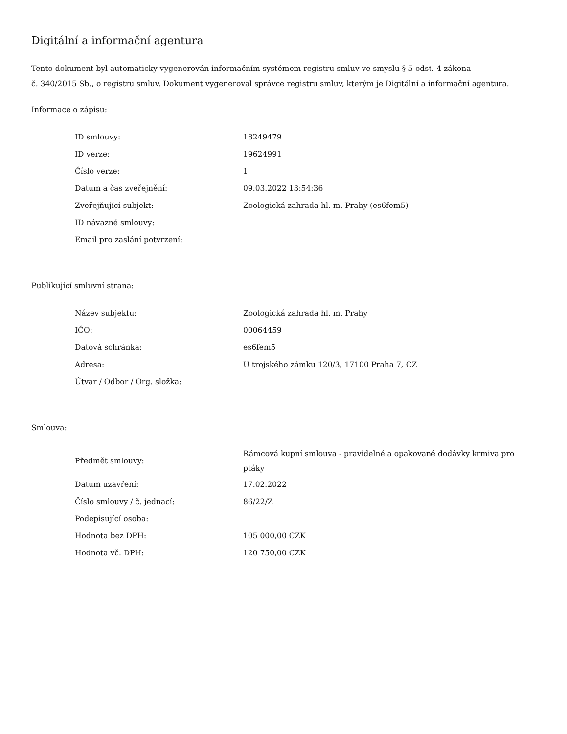Digitální a informační agentura
Tento dokument byl automaticky vygenerován informačním systémem registru smluv ve smyslu § 5 odst. 4 zákona
č. 340/2015 Sb., o registru smluv. Dokument vygeneroval správce registru smluv, kterým je Digitální a informační agentura.
Informace o zápisu:
| ID smlouvy: | 18249479 |
| ID verze: | 19624991 |
| Číslo verze: | 1 |
| Datum a čas zveřejnění: | 09.03.2022 13:54:36 |
| Zveřejňující subjekt: | Zoologická zahrada hl. m. Prahy (es6fem5) |
| ID návazné smlouvy: | |
| Email pro zaslání potvrzení: | |
Publikující smluvní strana:
| Název subjektu: | Zoologická zahrada hl. m. Prahy |
| IČO: | 00064459 |
| Datová schránka: | es6fem5 |
| Adresa: | U trojského zámku 120/3, 17100 Praha 7, CZ |
| Útvar / Odbor / Org. složka: | |
Smlouva:
| Předmět smlouvy: | Rámcová kupní smlouva - pravidelné a opakované dodávky krmiva pro ptáky |
| Datum uzavření: | 17.02.2022 |
| Číslo smlouvy / č. jednací: | 86/22/Z |
| Podepisující osoba: | |
| Hodnota bez DPH: | 105 000,00 CZK |
| Hodnota vč. DPH: | 120 750,00 CZK |